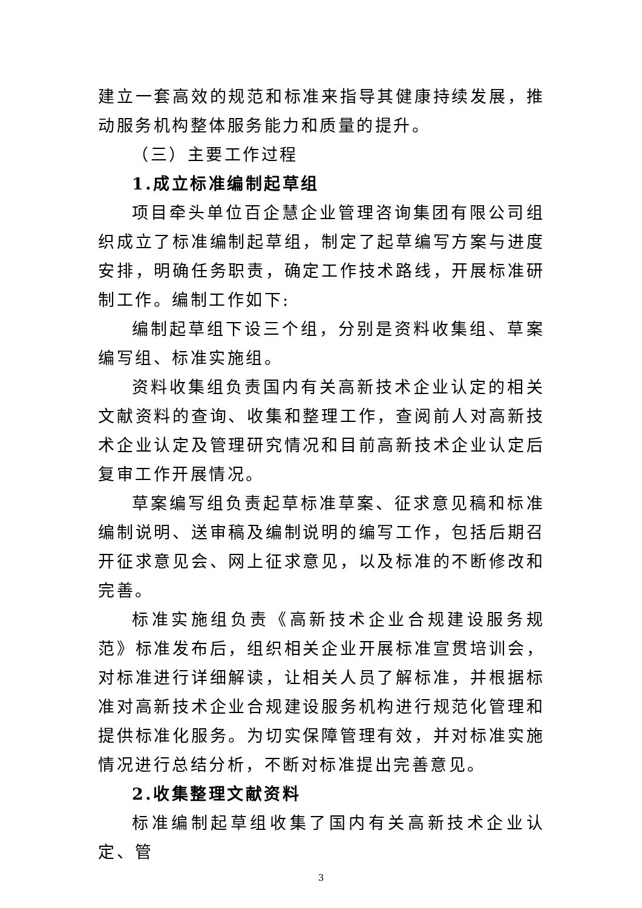建立一套高效的规范和标准来指导其健康持续发展，推动服务机构整体服务能力和质量的提升。
（三）主要工作过程
1.成立标准编制起草组
项目牵头单位百企慧企业管理咨询集团有限公司组织成立了标准编制起草组，制定了起草编写方案与进度安排，明确任务职责，确定工作技术路线，开展标准研制工作。编制工作如下:
编制起草组下设三个组，分别是资料收集组、草案编写组、标准实施组。
资料收集组负责国内有关高新技术企业认定的相关文献资料的查询、收集和整理工作，查阅前人对高新技术企业认定及管理研究情况和目前高新技术企业认定后复审工作开展情况。
草案编写组负责起草标准草案、征求意见稿和标准编制说明、送审稿及编制说明的编写工作，包括后期召开征求意见会、网上征求意见，以及标准的不断修改和完善。
标准实施组负责《高新技术企业合规建设服务规范》标准发布后，组织相关企业开展标准宣贯培训会，对标准进行详细解读，让相关人员了解标准，并根据标准对高新技术企业合规建设服务机构进行规范化管理和提供标准化服务。为切实保障管理有效，并对标准实施情况进行总结分析，不断对标准提出完善意见。
2.收集整理文献资料
标准编制起草组收集了国内有关高新技术企业认定、管
3